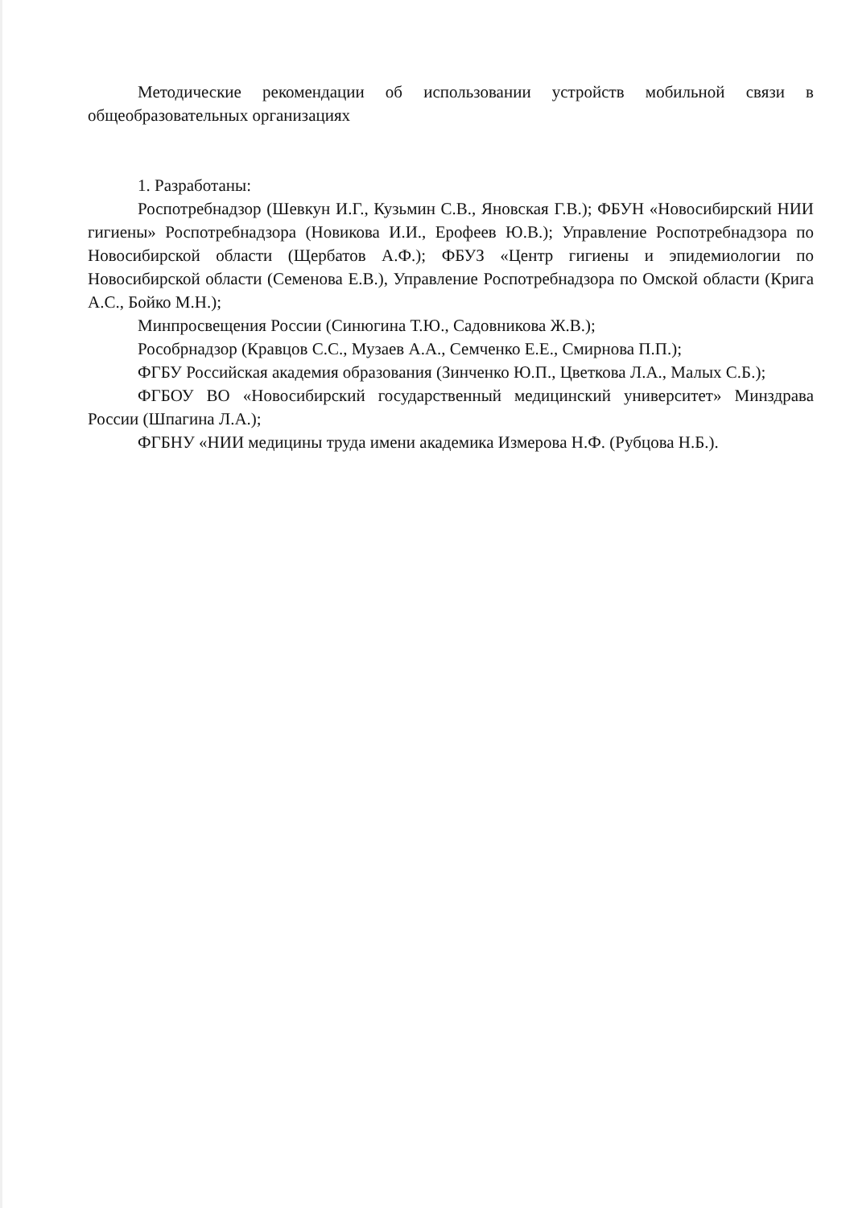Методические рекомендации об использовании устройств мобильной связи в общеобразовательных организациях
1. Разработаны:
Роспотребнадзор (Шевкун И.Г., Кузьмин С.В., Яновская Г.В.); ФБУН «Новосибирский НИИ гигиены» Роспотребнадзора (Новикова И.И., Ерофеев Ю.В.); Управление Роспотребнадзора по Новосибирской области (Щербатов А.Ф.); ФБУЗ «Центр гигиены и эпидемиологии по Новосибирской области (Семенова Е.В.), Управление Роспотребнадзора по Омской области (Крига А.С., Бойко М.Н.);
Минпросвещения России (Синюгина Т.Ю., Садовникова Ж.В.);
Рособрнадзор (Кравцов С.С., Музаев А.А., Семченко Е.Е., Смирнова П.П.);
ФГБУ Российская академия образования (Зинченко Ю.П., Цветкова Л.А., Малых С.Б.);
ФГБОУ ВО «Новосибирский государственный медицинский университет» Минздрава России (Шпагина Л.А.);
ФГБНУ «НИИ медицины труда имени академика Измерова Н.Ф. (Рубцова Н.Б.).